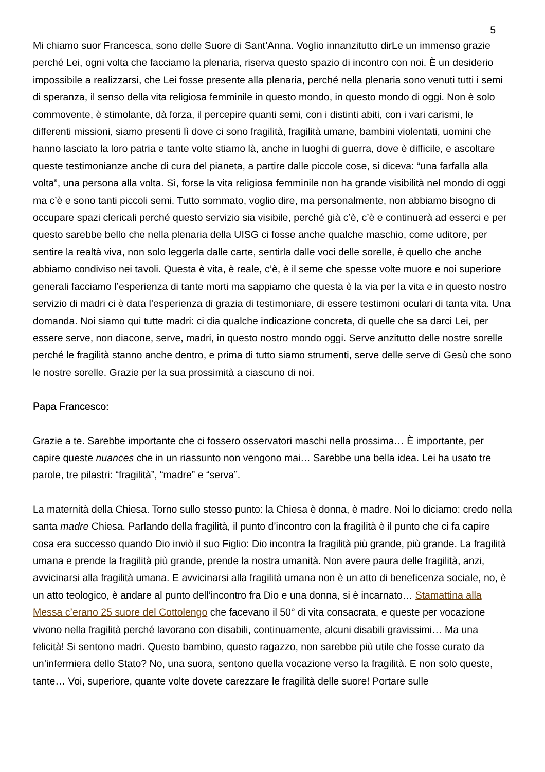5
Mi chiamo suor Francesca, sono delle Suore di Sant’Anna. Voglio innanzitutto dirLe un immenso grazie perché Lei, ogni volta che facciamo la plenaria, riserva questo spazio di incontro con noi. È un desiderio impossibile a realizzarsi, che Lei fosse presente alla plenaria, perché nella plenaria sono venuti tutti i semi di speranza, il senso della vita religiosa femminile in questo mondo, in questo mondo di oggi. Non è solo commovente, è stimolante, dà forza, il percepire quanti semi, con i distinti abiti, con i vari carismi, le differenti missioni, siamo presenti lì dove ci sono fragilità, fragilità umane, bambini violentati, uomini che hanno lasciato la loro patria e tante volte stiamo là, anche in luoghi di guerra, dove è difficile, e ascoltare queste testimonianze anche di cura del pianeta, a partire dalle piccole cose, si diceva: “una farfalla alla volta”, una persona alla volta. Sì, forse la vita religiosa femminile non ha grande visibilità nel mondo di oggi ma c’è e sono tanti piccoli semi. Tutto sommato, voglio dire, ma personalmente, non abbiamo bisogno di occupare spazi clericali perché questo servizio sia visibile, perché già c’è, c’è e continuerà ad esserci e per questo sarebbe bello che nella plenaria della UISG ci fosse anche qualche maschio, come uditore, per sentire la realtà viva, non solo leggerla dalle carte, sentirla dalle voci delle sorelle, è quello che anche abbiamo condiviso nei tavoli. Questa è vita, è reale, c’è, è il seme che spesse volte muore e noi superiore generali facciamo l’esperienza di tante morti ma sappiamo che questa è la via per la vita e in questo nostro servizio di madri ci è data l’esperienza di grazia di testimoniare, di essere testimoni oculari di tanta vita. Una domanda. Noi siamo qui tutte madri: ci dia qualche indicazione concreta, di quelle che sa darci Lei, per essere serve, non diacone, serve, madri, in questo nostro mondo oggi. Serve anzitutto delle nostre sorelle perché le fragilità stanno anche dentro, e prima di tutto siamo strumenti, serve delle serve di Gesù che sono le nostre sorelle. Grazie per la sua prossimità a ciascuno di noi.
Papa Francesco:
Grazie a te. Sarebbe importante che ci fossero osservatori maschi nella prossima… È importante, per capire queste nuances che in un riassunto non vengono mai… Sarebbe una bella idea. Lei ha usato tre parole, tre pilastri: “fragilità”, “madre” e “serva”.
La maternità della Chiesa. Torno sullo stesso punto: la Chiesa è donna, è madre. Noi lo diciamo: credo nella santa madre Chiesa. Parlando della fragilità, il punto d’incontro con la fragilità è il punto che ci fa capire cosa era successo quando Dio inviò il suo Figlio: Dio incontra la fragilità più grande, più grande. La fragilità umana e prende la fragilità più grande, prende la nostra umanità. Non avere paura delle fragilità, anzi, avvicinarsi alla fragilità umana. E avvicinarsi alla fragilità umana non è un atto di beneficenza sociale, no, è un atto teologico, è andare al punto dell’incontro fra Dio e una donna, si è incarnato… Stamattina alla Messa c’erano 25 suore del Cottolengo che facevano il 50° di vita consacrata, e queste per vocazione vivono nella fragilità perché lavorano con disabili, continuamente, alcuni disabili gravissimi… Ma una felicità! Si sentono madri. Questo bambino, questo ragazzo, non sarebbe più utile che fosse curato da un’infermiera dello Stato? No, una suora, sentono quella vocazione verso la fragilità. E non solo queste, tante… Voi, superiore, quante volte dovete carezzare le fragilità delle suore! Portare sulle